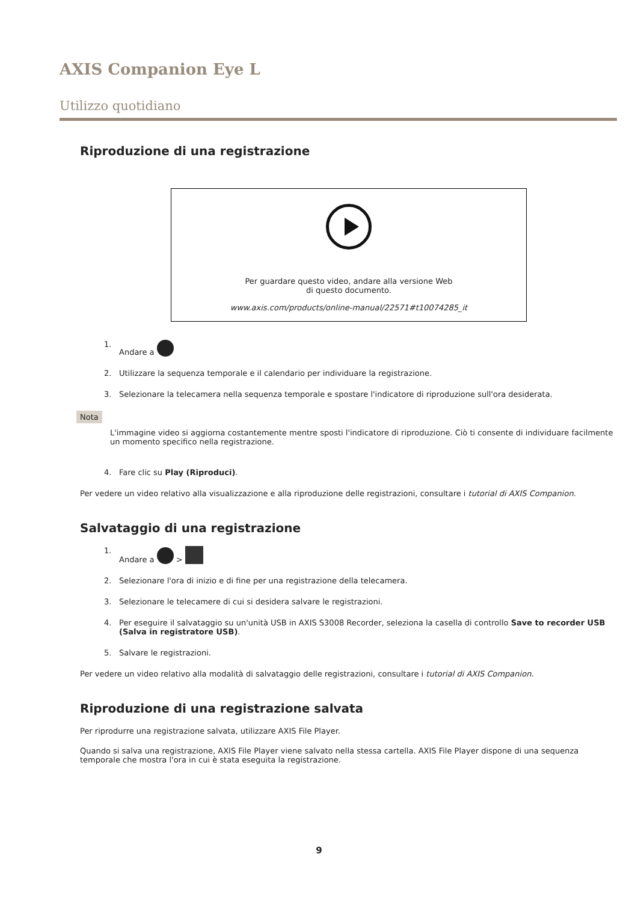AXIS Companion Eye L
Utilizzo quotidiano
Riproduzione di una registrazione
Per guardare questo video, andare alla versione Web
di questo documento.
www.axis.com/products/online-manual/22571#t10074285_it
1. Andare a
2. Utilizzare la sequenza temporale e il calendario per individuare la registrazione.
3. Selezionare la telecamera nella sequenza temporale e spostare l'indicatore di riproduzione sull'ora desiderata.
Nota
L'immagine video si aggiorna costantemente mentre sposti l'indicatore di riproduzione. Ciò ti consente di individuare facilmente un momento specifico nella registrazione.
4. Fare clic su Play (Riproduci).
Per vedere un video relativo alla visualizzazione e alla riproduzione delle registrazioni, consultare i tutorial di AXIS Companion.
Salvataggio di una registrazione
1. Andare a >
2. Selezionare l'ora di inizio e di fine per una registrazione della telecamera.
3. Selezionare le telecamere di cui si desidera salvare le registrazioni.
4. Per eseguire il salvataggio su un'unità USB in AXIS S3008 Recorder, seleziona la casella di controllo Save to recorder USB (Salva in registratore USB).
5. Salvare le registrazioni.
Per vedere un video relativo alla modalità di salvataggio delle registrazioni, consultare i tutorial di AXIS Companion.
Riproduzione di una registrazione salvata
Per riprodurre una registrazione salvata, utilizzare AXIS File Player.
Quando si salva una registrazione, AXIS File Player viene salvato nella stessa cartella. AXIS File Player dispone di una sequenza temporale che mostra l'ora in cui è stata eseguita la registrazione.
9